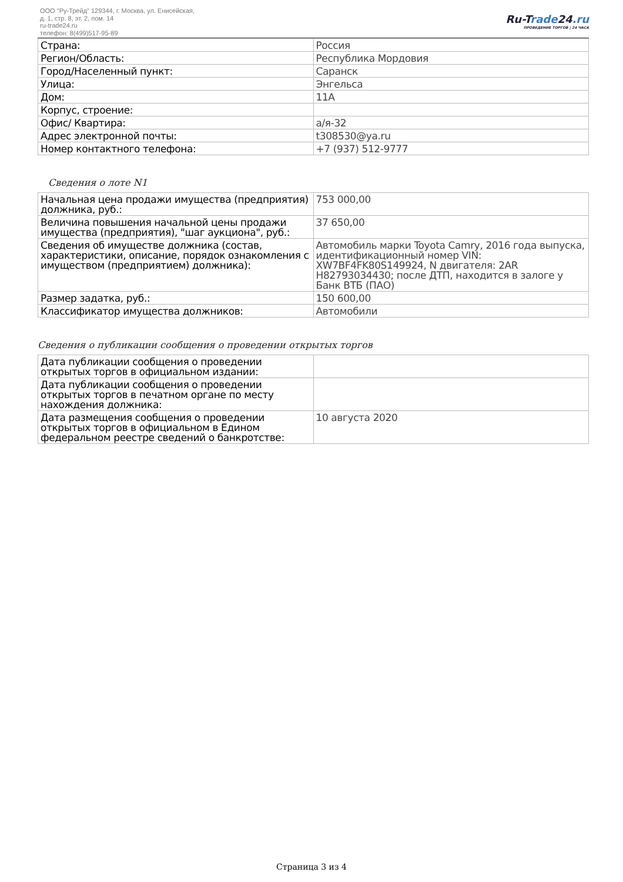ООО "Ру-Трейд" 129344, г. Москва, ул. Енисейская,
д. 1, стр. 8, эт. 2, пом. 14
ru-trade24.ru
телефон: 8(499)517-95-89
Ru-Trade24.ru
ПРОВЕДЕНИЕ ТОРГОВ | 24 ЧАСА
| Страна: | Россия |
| Регион/Область: | Республика Мордовия |
| Город/Населенный пункт: | Саранск |
| Улица: | Энгельса |
| Дом: | 11А |
| Корпус, строение: | |
| Офис/ Квартира: | а/я-32 |
| Адрес электронной почты: | t308530@ya.ru |
| Номер контактного телефона: | +7 (937) 512-9777 |
Сведения о лоте N1
| Начальная цена продажи имущества (предприятия) должника, руб.: | 753 000,00 |
| Величина повышения начальной цены продажи имущества (предприятия), "шаг аукциона", руб.: | 37 650,00 |
| Сведения об имуществе должника (состав, характеристики, описание, порядок ознакомления с имуществом (предприятием) должника): | Автомобиль марки Toyota Camry, 2016 года выпуска, идентификационный номер VIN: XW7BF4FK80S149924, N двигателя: 2AR H82793034430; после ДТП, находится в залоге у Банк ВТБ (ПАО) |
| Размер задатка, руб.: | 150 600,00 |
| Классификатор имущества должников: | Автомобили |
Сведения о публикации сообщения о проведении открытых торгов
| Дата публикации сообщения о проведении открытых торгов в официальном издании: | |
| Дата публикации сообщения о проведении открытых торгов в печатном органе по месту нахождения должника: | |
| Дата размещения сообщения о проведении открытых торгов в официальном в Едином федеральном реестре сведений о банкротстве: | 10 августа 2020 |
Страница 3 из 4